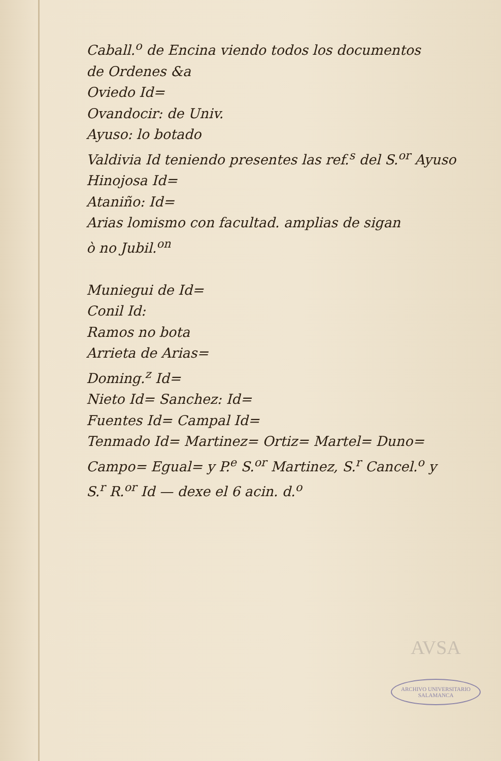Caball.<sup>o</sup> de Encina viendo todos los documentos
de Ordenes &a
Oviedo Id=
Ovandocir: de Univ.
Ayuso: lo botado
Valdivia Id teniendo presentes las ref.<sup>s</sup> del S.<sup>or</sup> Ayuso
Hinojosa Id=
Ataniño: Id=
Arias lomismo con facultad. amplias de sigan
ò no Jubil.<sup>on</sup>
Muniegui de Id=
Conil Id:
Ramos no bota
Arrieta de Arias=
Doming.<sup>z</sup> Id=
Nieto Id= Sanchez: Id=
Fuentes Id= Campal Id=
Tenmado Id= Martinez= Ortiz= Martel= Duno=
Campo= Egual= y P.<sup>e</sup> S.<sup>or</sup> Martinez, S.<sup>r</sup> Cancel.<sup>o</sup> y
S.<sup>r</sup> R.<sup>or</sup> Id — dexe el 6 acin. d.<sup>o</sup>
AVSA
ARCHIVO UNIVERSITARIO
SALAMANCA